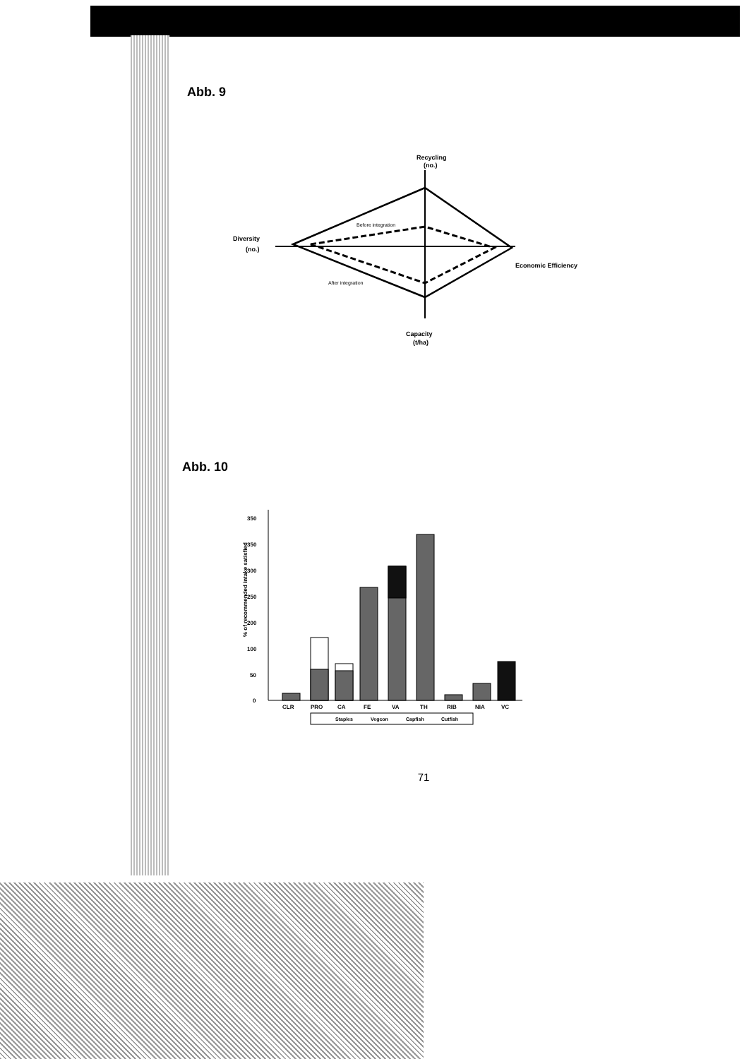Abb. 9
Recycling
(no.)
Diversity
(no.)
Economic Efficiency
Capacity
(t/ha)
Before integration
After integration
Abb. 10
% of recommended intake satisfied
0
50
100
200
250
300
350
350
CLR
PRO
CA
FE
VA
TH
RIB
NIA
VC
Staples
Vegcon
Capfish
Cutfish
71